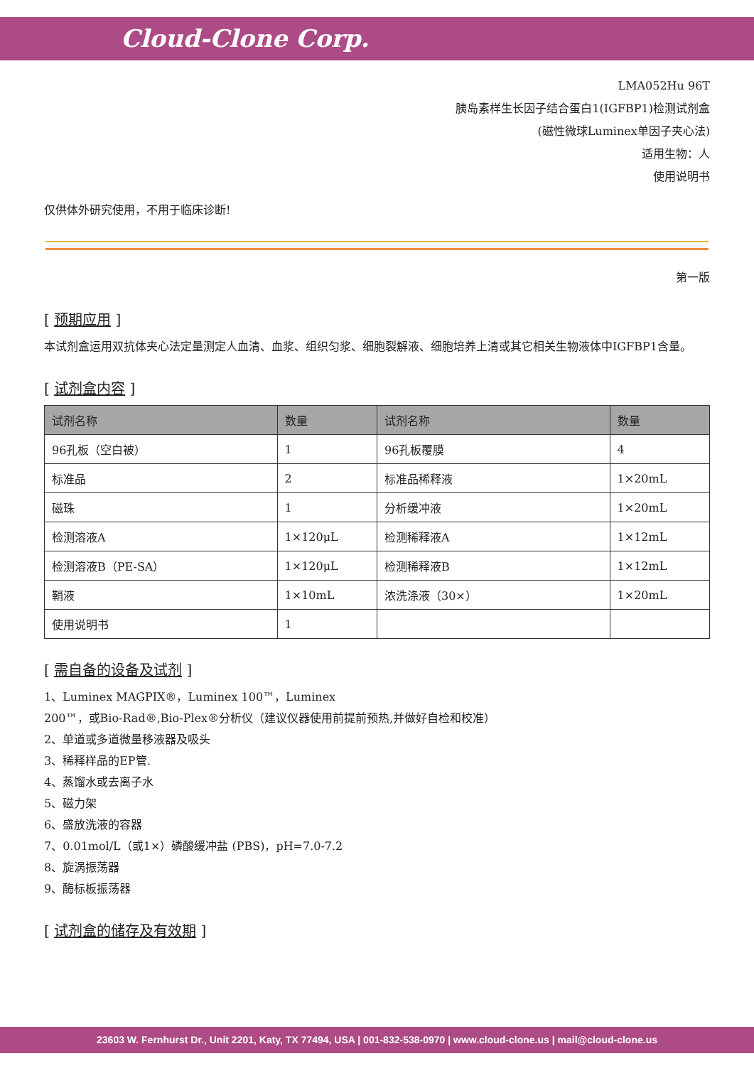Cloud-Clone Corp.
LMA052Hu 96T
胰岛素样生长因子结合蛋白1(IGFBP1)检测试剂盒
(磁性微球Luminex单因子夹心法)
适用生物：人
使用说明书
仅供体外研究使用，不用于临床诊断!
第一版
[ 预期应用 ]
本试剂盒运用双抗体夹心法定量测定人血清、血浆、组织匀浆、细胞裂解液、细胞培养上清或其它相关生物液体中IGFBP1含量。
[ 试剂盒内容 ]
| 试剂名称 | 数量 | 试剂名称 | 数量 |
| --- | --- | --- | --- |
| 96孔板（空白被） | 1 | 96孔板覆膜 | 4 |
| 标准品 | 2 | 标准品稀释液 | 1×20mL |
| 磁珠 | 1 | 分析缓冲液 | 1×20mL |
| 检测溶液A | 1×120μL | 检测稀释液A | 1×12mL |
| 检测溶液B（PE-SA） | 1×120μL | 检测稀释液B | 1×12mL |
| 鞘液 | 1×10mL | 浓洗涤液（30×） | 1×20mL |
| 使用说明书 | 1 | | |
[ 需自备的设备及试剂 ]
1、Luminex MAGPIX®，Luminex 100™，Luminex
200™，或Bio-Rad®,Bio-Plex®分析仪（建议仪器使用前提前预热,并做好自检和校准）
2、单道或多道微量移液器及吸头
3、稀释样品的EP管.
4、蒸馏水或去离子水
5、磁力架
6、盛放洗液的容器
7、0.01mol/L（或1×）磷酸缓冲盐 (PBS)，pH=7.0-7.2
8、旋涡振荡器
9、酶标板振荡器
[ 试剂盒的储存及有效期 ]
23603 W. Fernhurst Dr., Unit 2201, Katy, TX 77494, USA | 001-832-538-0970 | www.cloud-clone.us | mail@cloud-clone.us